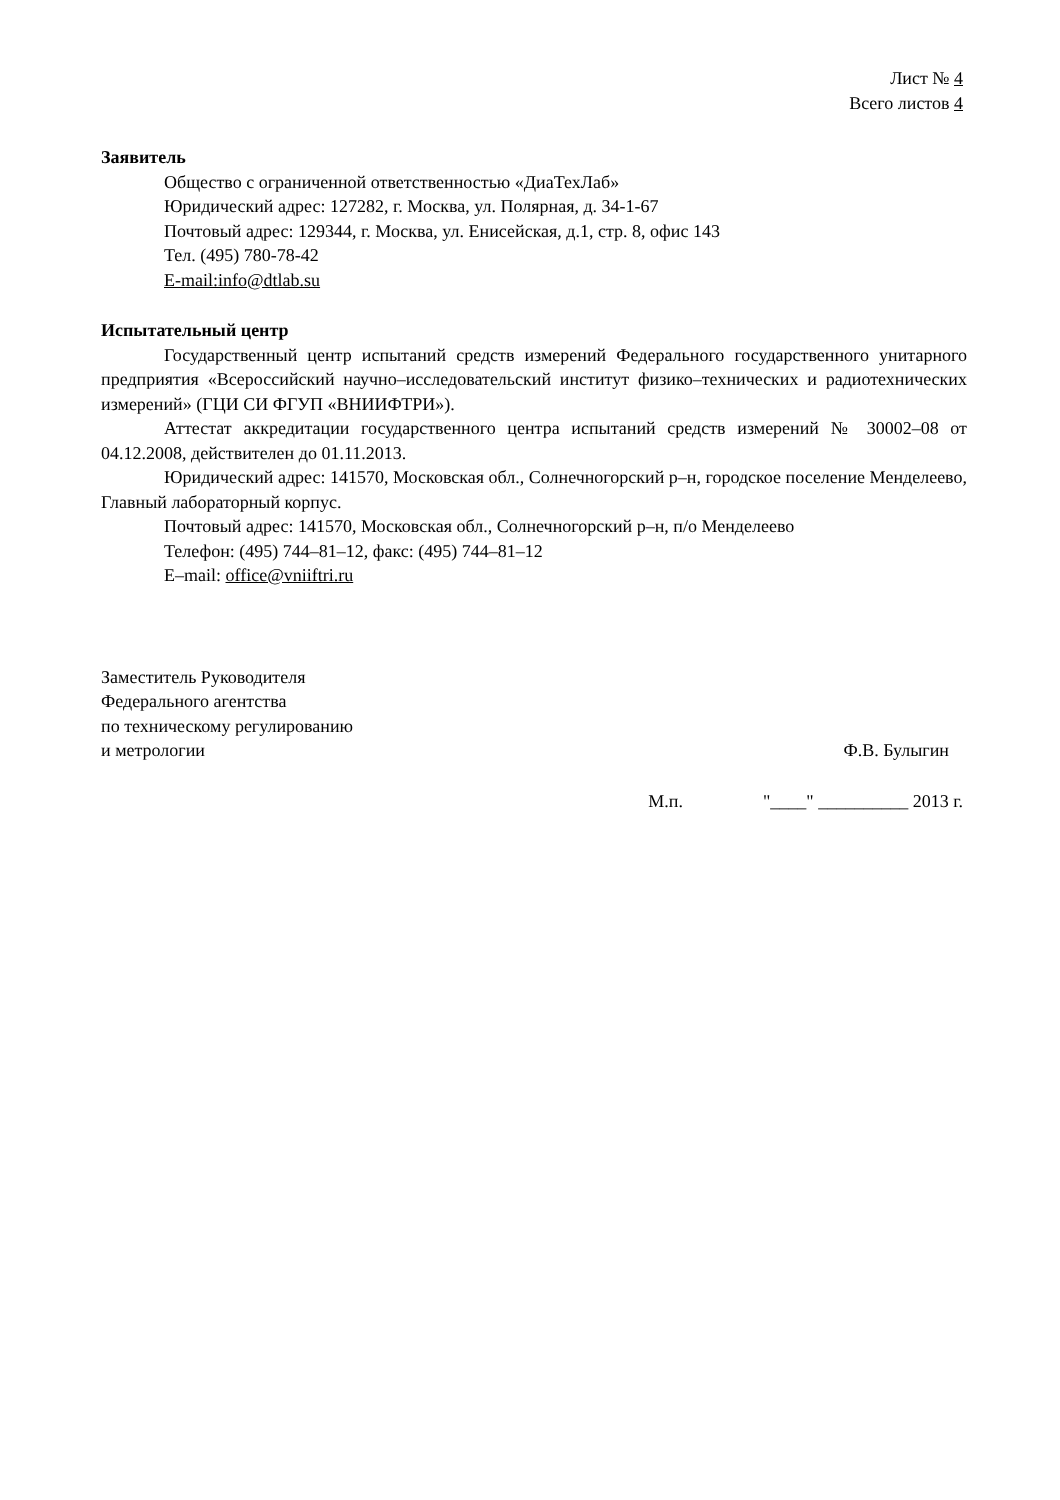Лист № 4
Всего листов 4
Заявитель
Общество с ограниченной ответственностью «ДиаТехЛаб»
Юридический адрес: 127282, г. Москва, ул. Полярная, д. 34-1-67
Почтовый адрес: 129344, г. Москва, ул. Енисейская, д.1, стр. 8, офис 143
Тел. (495) 780-78-42
E-mail:info@dtlab.su
Испытательный центр
Государственный центр испытаний средств измерений Федерального государственного унитарного предприятия «Всероссийский научно–исследовательский институт физико–технических и радиотехнических измерений» (ГЦИ СИ ФГУП «ВНИИФТРИ»).
Аттестат аккредитации государственного центра испытаний средств измерений № 30002–08 от 04.12.2008, действителен до 01.11.2013.
Юридический адрес: 141570, Московская обл., Солнечногорский р–н, городское поселение Менделеево, Главный лабораторный корпус.
Почтовый адрес: 141570, Московская обл., Солнечногорский р–н, п/о Менделеево
Телефон: (495) 744–81–12, факс: (495) 744–81–12
E–mail: office@vniiftri.ru
Заместитель Руководителя
Федерального агентства
по техническому регулированию
и метрологии
Ф.В. Булыгин
М.п. "____" __________ 2013 г.